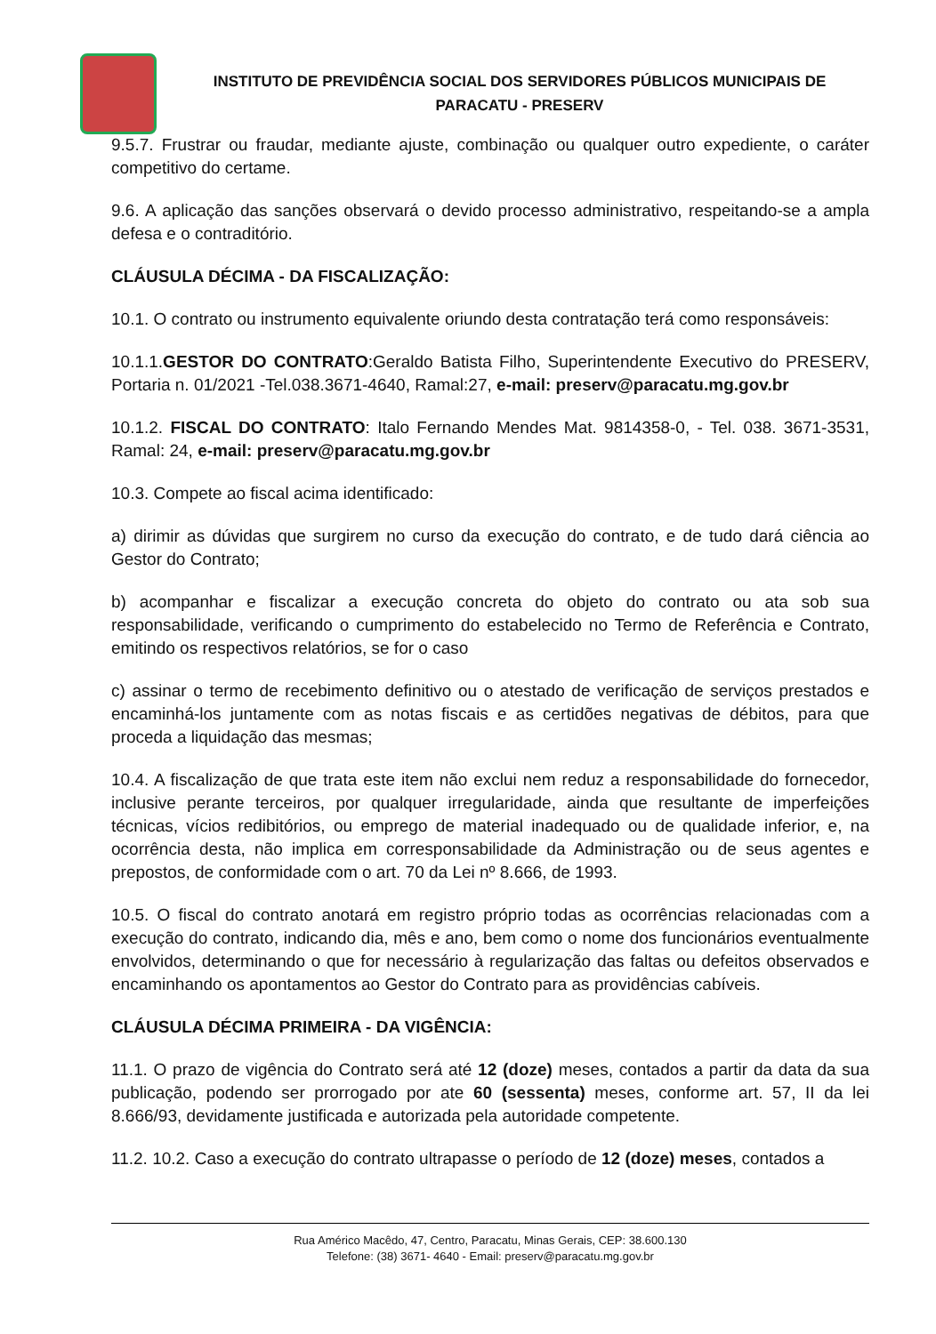INSTITUTO DE PREVIDÊNCIA SOCIAL DOS SERVIDORES PÚBLICOS MUNICIPAIS DE
PARACATU - PRESERV
9.5.7. Frustrar ou fraudar, mediante ajuste, combinação ou qualquer outro expediente, o caráter competitivo do certame.
9.6. A aplicação das sanções observará o devido processo administrativo, respeitando-se a ampla defesa e o contraditório.
CLÁUSULA DÉCIMA - DA FISCALIZAÇÃO:
10.1. O contrato ou instrumento equivalente oriundo desta contratação terá como responsáveis:
10.1.1.GESTOR DO CONTRATO:Geraldo Batista Filho, Superintendente Executivo do PRESERV, Portaria n. 01/2021 -Tel.038.3671-4640, Ramal:27, e-mail: preserv@paracatu.mg.gov.br
10.1.2. FISCAL DO CONTRATO: Italo Fernando Mendes Mat. 9814358-0, - Tel. 038. 3671-3531, Ramal: 24, e-mail: preserv@paracatu.mg.gov.br
10.3. Compete ao fiscal acima identificado:
a) dirimir as dúvidas que surgirem no curso da execução do contrato, e de tudo dará ciência ao Gestor do Contrato;
b) acompanhar e fiscalizar a execução concreta do objeto do contrato ou ata sob sua responsabilidade, verificando o cumprimento do estabelecido no Termo de Referência e Contrato, emitindo os respectivos relatórios, se for o caso
c) assinar o termo de recebimento definitivo ou o atestado de verificação de serviços prestados e encaminhá-los juntamente com as notas fiscais e as certidões negativas de débitos, para que proceda a liquidação das mesmas;
10.4. A fiscalização de que trata este item não exclui nem reduz a responsabilidade do fornecedor, inclusive perante terceiros, por qualquer irregularidade, ainda que resultante de imperfeições técnicas, vícios redibitórios, ou emprego de material inadequado ou de qualidade inferior, e, na ocorrência desta, não implica em corresponsabilidade da Administração ou de seus agentes e prepostos, de conformidade com o art. 70 da Lei nº 8.666, de 1993.
10.5. O fiscal do contrato anotará em registro próprio todas as ocorrências relacionadas com a execução do contrato, indicando dia, mês e ano, bem como o nome dos funcionários eventualmente envolvidos, determinando o que for necessário à regularização das faltas ou defeitos observados e encaminhando os apontamentos ao Gestor do Contrato para as providências cabíveis.
CLÁUSULA DÉCIMA PRIMEIRA - DA VIGÊNCIA:
11.1. O prazo de vigência do Contrato será até 12 (doze) meses, contados a partir da data da sua publicação, podendo ser prorrogado por ate 60 (sessenta) meses, conforme art. 57, II da lei 8.666/93, devidamente justificada e autorizada pela autoridade competente.
11.2. 10.2. Caso a execução do contrato ultrapasse o período de 12 (doze) meses, contados a
Rua Américo Macêdo, 47, Centro, Paracatu, Minas Gerais, CEP: 38.600.130
Telefone: (38) 3671- 4640 - Email: preserv@paracatu.mg.gov.br